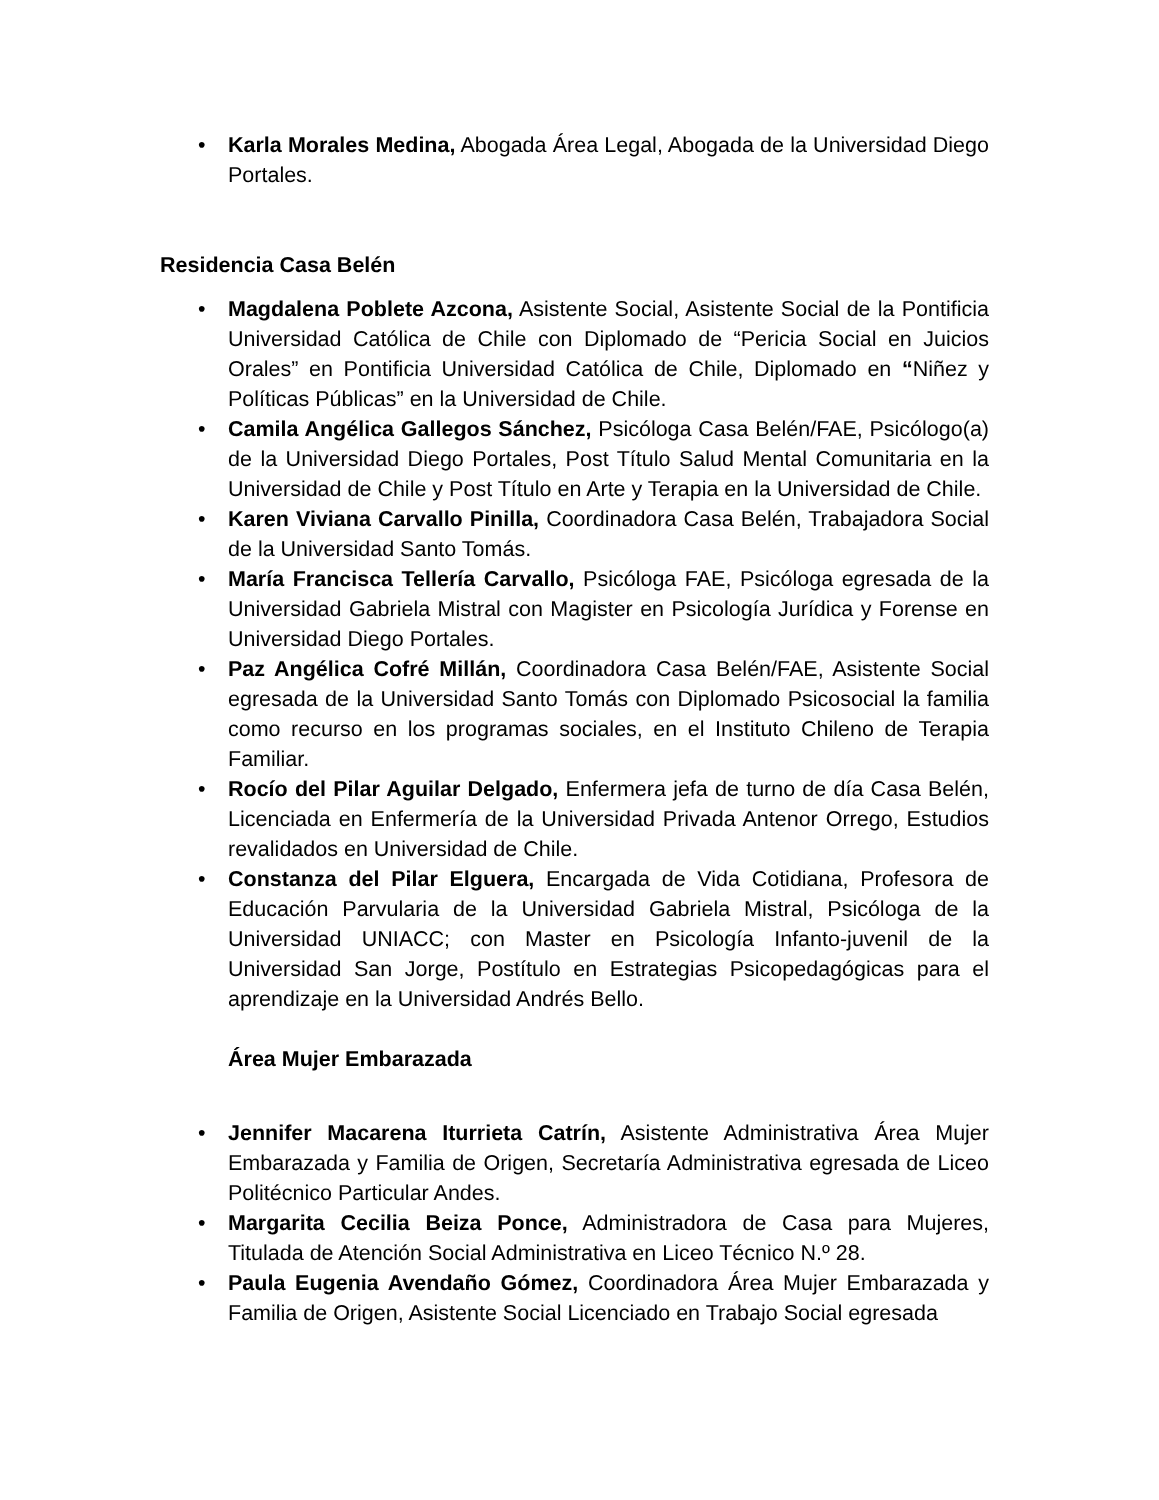• Karla Morales Medina, Abogada Área Legal, Abogada de la Universidad Diego Portales.
Residencia Casa Belén
• Magdalena Poblete Azcona, Asistente Social, Asistente Social de la Pontificia Universidad Católica de Chile con Diplomado de “Pericia Social en Juicios Orales” en Pontificia Universidad Católica de Chile, Diplomado en “Niñez y Políticas Públicas” en la Universidad de Chile.
• Camila Angélica Gallegos Sánchez, Psicóloga Casa Belén/FAE, Psicólogo(a) de la Universidad Diego Portales, Post Título Salud Mental Comunitaria en la Universidad de Chile y Post Título en Arte y Terapia en la Universidad de Chile.
• Karen Viviana Carvallo Pinilla, Coordinadora Casa Belén, Trabajadora Social de la Universidad Santo Tomás.
• María Francisca Tellería Carvallo, Psicóloga FAE, Psicóloga egresada de la Universidad Gabriela Mistral con Magister en Psicología Jurídica y Forense en Universidad Diego Portales.
• Paz Angélica Cofré Millán, Coordinadora Casa Belén/FAE, Asistente Social egresada de la Universidad Santo Tomás con Diplomado Psicosocial la familia como recurso en los programas sociales, en el Instituto Chileno de Terapia Familiar.
• Rocío del Pilar Aguilar Delgado, Enfermera jefa de turno de día Casa Belén, Licenciada en Enfermería de la Universidad Privada Antenor Orrego, Estudios revalidados en Universidad de Chile.
• Constanza del Pilar Elguera, Encargada de Vida Cotidiana, Profesora de Educación Parvularia de la Universidad Gabriela Mistral, Psicóloga de la Universidad UNIACC; con Master en Psicología Infanto-juvenil de la Universidad San Jorge, Postítulo en Estrategias Psicopedagógicas para el aprendizaje en la Universidad Andrés Bello.
Área Mujer Embarazada
• Jennifer Macarena Iturrieta Catrín, Asistente Administrativa Área Mujer Embarazada y Familia de Origen, Secretaría Administrativa egresada de Liceo Politécnico Particular Andes.
• Margarita Cecilia Beiza Ponce, Administradora de Casa para Mujeres, Titulada de Atención Social Administrativa en Liceo Técnico N.º 28.
• Paula Eugenia Avendaño Gómez, Coordinadora Área Mujer Embarazada y Familia de Origen, Asistente Social Licenciado en Trabajo Social egresada